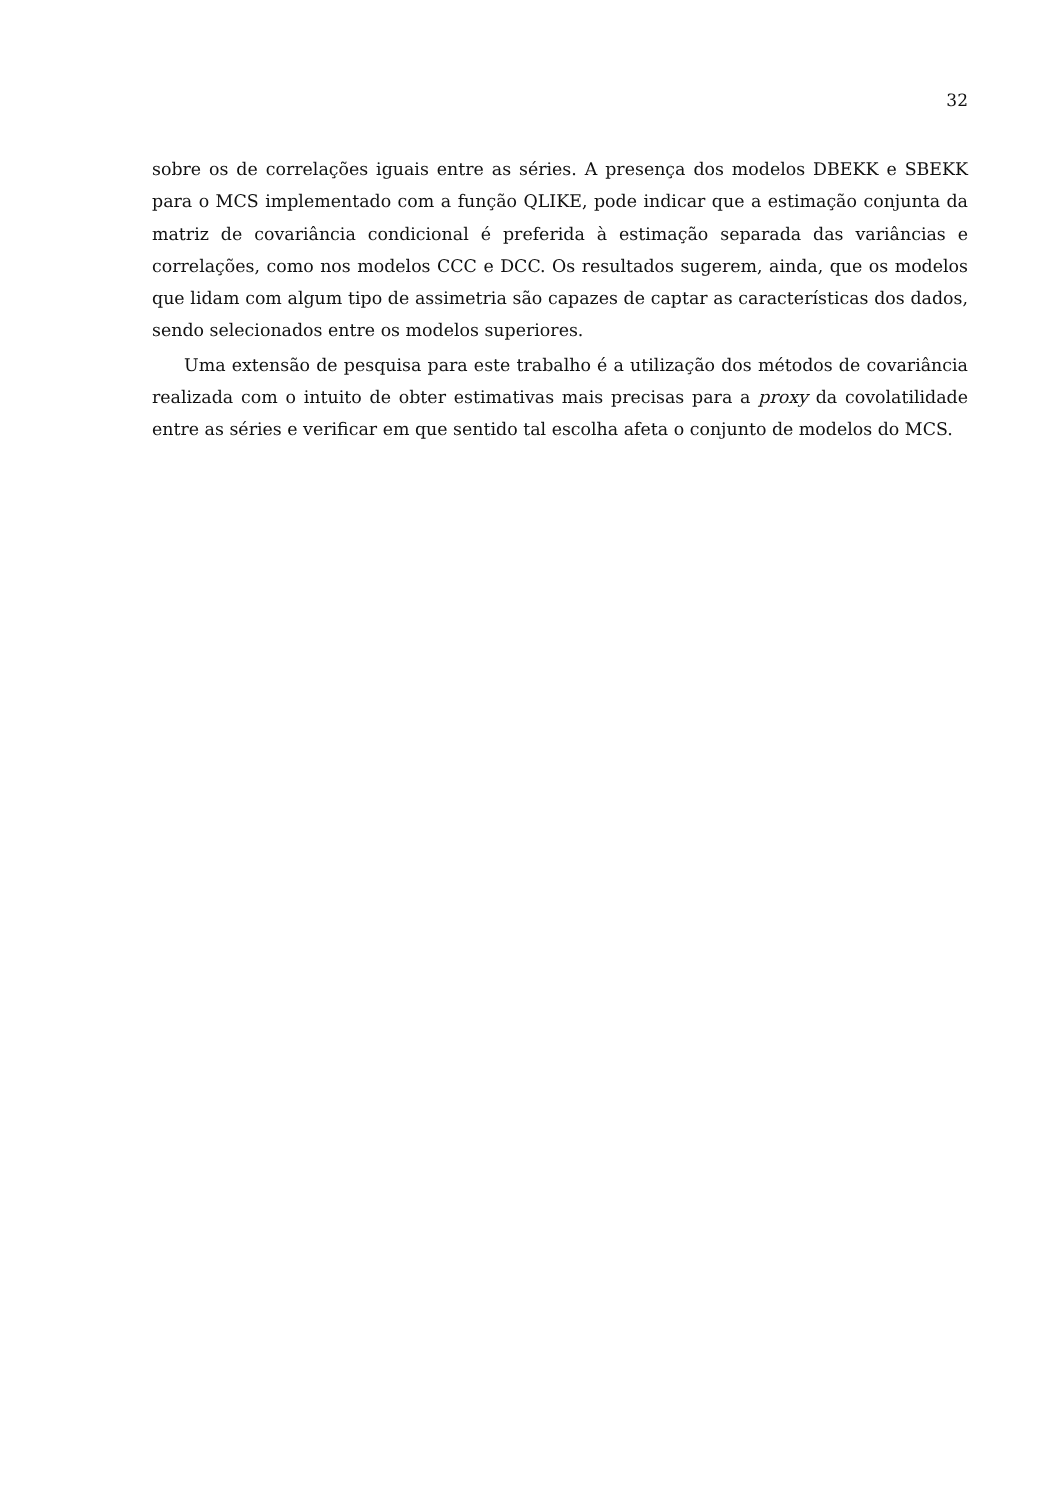32
sobre os de correlações iguais entre as séries. A presença dos modelos DBEKK e SBEKK para o MCS implementado com a função QLIKE, pode indicar que a estimação conjunta da matriz de covariância condicional é preferida à estimação separada das variâncias e correlações, como nos modelos CCC e DCC. Os resultados sugerem, ainda, que os modelos que lidam com algum tipo de assimetria são capazes de captar as características dos dados, sendo selecionados entre os modelos superiores.
Uma extensão de pesquisa para este trabalho é a utilização dos métodos de covariância realizada com o intuito de obter estimativas mais precisas para a proxy da covolatilidade entre as séries e verificar em que sentido tal escolha afeta o conjunto de modelos do MCS.